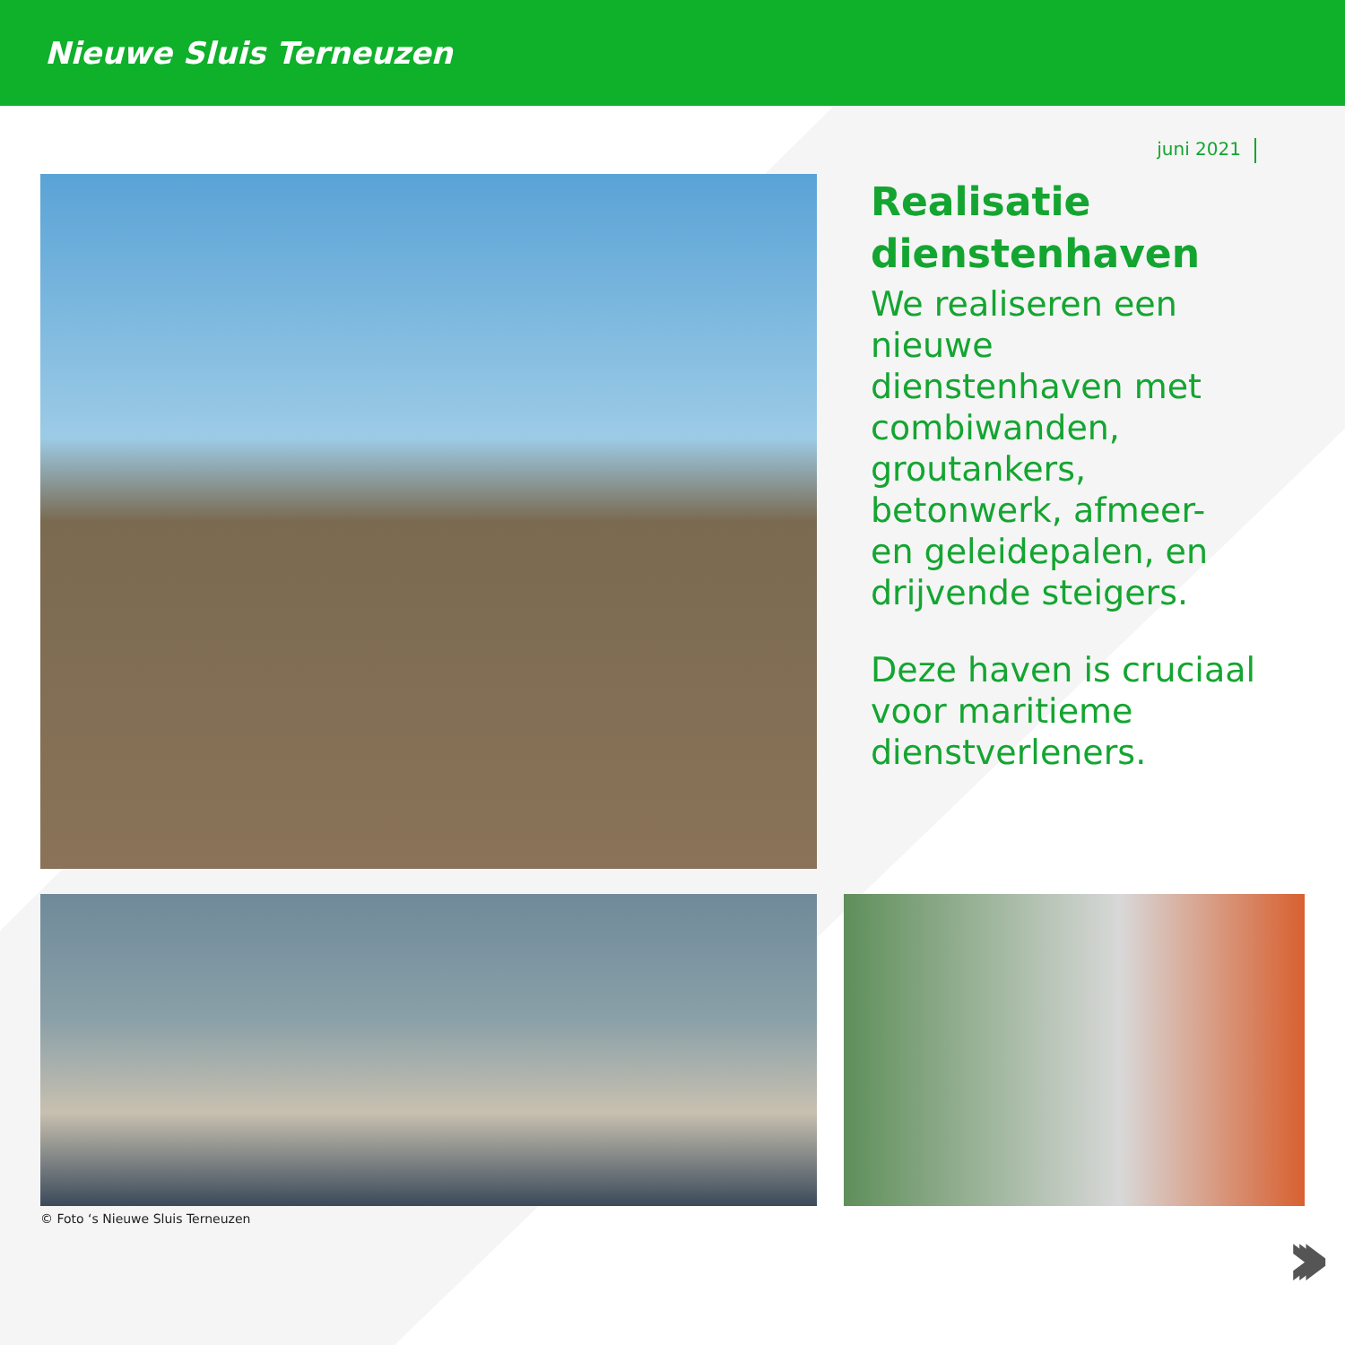Nieuwe Sluis Terneuzen
juni 2021
Realisatie dienstenhaven
We realiseren een nieuwe dienstenhaven met combiwanden, groutankers, betonwerk, afmeer- en geleidepalen, en drijvende steigers.
Deze haven is cruciaal voor maritieme dienstverleners.
© Foto ‘s Nieuwe Sluis Terneuzen
›››